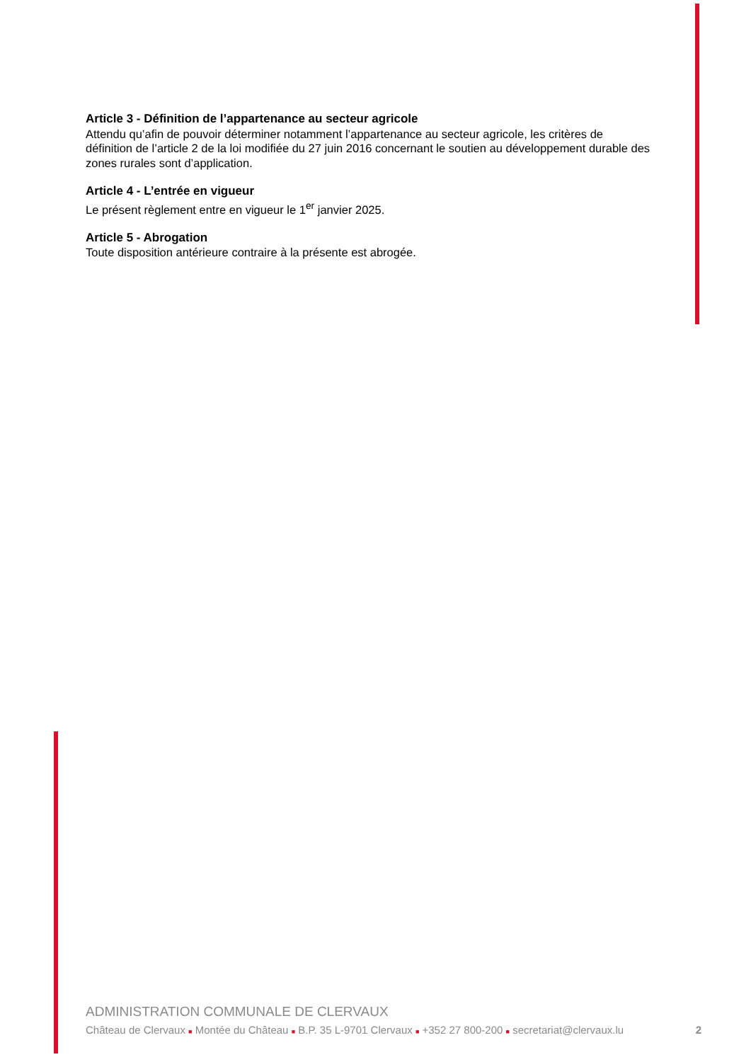Article 3 - Définition de l’appartenance au secteur agricole
Attendu qu’afin de pouvoir déterminer notamment l’appartenance au secteur agricole, les critères de définition de l’article 2 de la loi modifiée du 27 juin 2016 concernant le soutien au développement durable des zones rurales sont d’application.
Article 4 - L’entrée en vigueur
Le présent règlement entre en vigueur le 1<sup>er</sup> janvier 2025.
Article 5 - Abrogation
Toute disposition antérieure contraire à la présente est abrogée.
ADMINISTRATION COMMUNALE DE CLERVAUX
Château de Clervaux ■ Montée du Château ■ B.P. 35 L-9701 Clervaux ■ +352 27 800-200 ■ secretariat@clervaux.lu 2